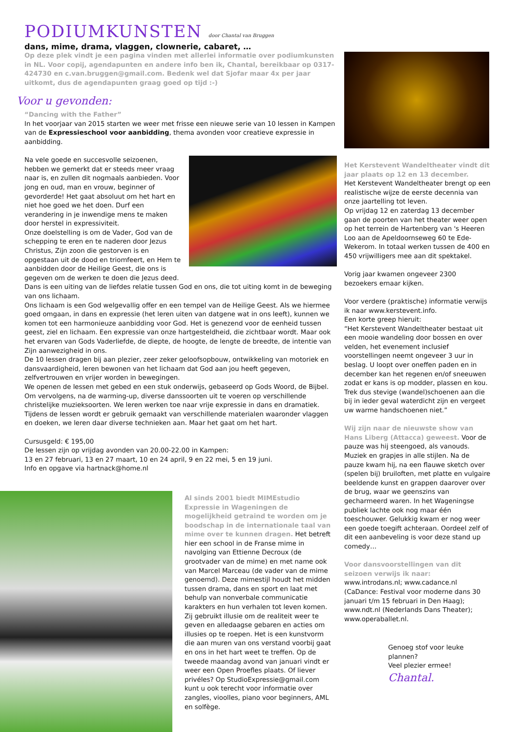PODIUMKUNSTEN door Chantal van Bruggen
dans, mime, drama, vlaggen, clownerie, cabaret, …
Op deze plek vindt je een pagina vinden met allerlei informatie over podiumkunsten in NL. Voor copij, agendapunten en andere info ben ik, Chantal, bereikbaar op 0317-424730 en c.van.bruggen@gmail.com. Bedenk wel dat Sjofar maar 4x per jaar uitkomt, dus de agendapunten graag goed op tijd :-)
Voor u gevonden:
“Dancing with the Father”
In het voorjaar van 2015 starten we weer met frisse een nieuwe serie van 10 lessen in Kampen van de Expressieschool voor aanbidding, thema avonden voor creatieve expressie in aanbidding.
Na vele goede en succesvolle seizoenen, hebben we gemerkt dat er steeds meer vraag naar is, en zullen dit nogmaals aanbieden. Voor jong en oud, man en vrouw, beginner of gevorderde! Het gaat absoluut om het hart en niet hoe goed we het doen. Durf een verandering in je inwendige mens te maken door herstel in expressiviteit.
Onze doelstelling is om de Vader, God van de schepping te eren en te naderen door Jezus Christus, Zijn zoon die gestorven is en opgestaan uit de dood en triomfeert, en Hem te aanbidden door de Heilige Geest, die ons is gegeven om de werken te doen die Jezus deed.
Dans is een uiting van de liefdes relatie tussen God en ons, die tot uiting komt in de beweging van ons lichaam.
Ons lichaam is een God welgevallig offer en een tempel van de Heilige Geest. Als we hiermee goed omgaan, in dans en expressie (het leren uiten van datgene wat in ons leeft), kunnen we komen tot een harmonieuze aanbidding voor God. Het is genezend voor de eenheid tussen geest, ziel en lichaam. Een expressie van onze hartgesteldheid, die zichtbaar wordt. Maar ook het ervaren van Gods Vaderliefde, de diepte, de hoogte, de lengte de breedte, de intentie van Zijn aanwezigheid in ons.
De 10 lessen dragen bij aan plezier, zeer zeker geloofsopbouw, ontwikkeling van motoriek en dansvaardigheid, leren bewonen van het lichaam dat God aan jou heeft gegeven, zelfvertrouwen en vrijer worden in bewegingen.
We openen de lessen met gebed en een stuk onderwijs, gebaseerd op Gods Woord, de Bijbel. Om vervolgens, na de warming-up, diverse danssoorten uit te voeren op verschillende christelijke muzieksoorten. We leren werken toe naar vrije expressie in dans en dramatiek. Tijdens de lessen wordt er gebruik gemaakt van verschillende materialen waaronder vlaggen en doeken, we leren daar diverse technieken aan. Maar het gaat om het hart.
Cursusgeld: € 195,00
De lessen zijn op vrijdag avonden van 20.00-22.00 in Kampen:
13 en 27 februari, 13 en 27 maart, 10 en 24 april, 9 en 22 mei, 5 en 19 juni.
Info en opgave via hartnack@home.nl
Al sinds 2001 biedt MIMEstudio Expressie in Wageningen de mogelijkheid getraind te worden om je boodschap in de internationale taal van mime over te kunnen dragen. Het betreft hier een school in de Franse mime in navolging van Ettienne Decroux (de grootvader van de mime) en met name ook van Marcel Marceau (de vader van de mime genoemd). Deze mimestijl houdt het midden tussen drama, dans en sport en laat met behulp van nonverbale communicatie karakters en hun verhalen tot leven komen. Zij gebruikt illusie om de realiteit weer te geven en alledaagse gebaren en acties om illusies op te roepen. Het is een kunstvorm die aan muren van ons verstand voorbij gaat en ons in het hart weet te treffen. Op de tweede maandag avond van januari vindt er weer een Open Proefles plaats. Of liever privéles? Op StudioExpressie@gmail.com kunt u ook terecht voor informatie over zangles, vioolles, piano voor beginners, AML en solfège.
Het Kerstevent Wandeltheater vindt dit jaar plaats op 12 en 13 december.
Het Kerstevent Wandeltheater brengt op een realistische wijze de eerste decennia van onze jaartelling tot leven.
Op vrijdag 12 en zaterdag 13 december gaan de poorten van het theater weer open op het terrein de Hartenberg van 's Heeren Loo aan de Apeldoornseweg 60 te Ede-Wekerom. In totaal werken tussen de 400 en 450 vrijwilligers mee aan dit spektakel.
Vorig jaar kwamen ongeveer 2300 bezoekers ernaar kijken.
Voor verdere (praktische) informatie verwijs ik naar www.kerstevent.info.
Een korte greep hieruit:
“Het Kerstevent Wandeltheater bestaat uit een mooie wandeling door bossen en over velden, het evenement inclusief voorstellingen neemt ongeveer 3 uur in beslag. U loopt over oneffen paden en in december kan het regenen en/of sneeuwen zodat er kans is op modder, plassen en kou. Trek dus stevige (wandel)schoenen aan die bij in ieder geval waterdicht zijn en vergeet uw warme handschoenen niet.”
Wij zijn naar de nieuwste show van Hans Liberg (Attacca) geweest. Voor de pauze was hij steengoed, als vanouds. Muziek en grapjes in alle stijlen. Na de pauze kwam hij, na een flauwe sketch over (spelen bij) bruiloften, met platte en vulgaire beeldende kunst en grappen daarover over de brug, waar we geenszins van gecharmeerd waren. In het Wageningse publiek lachte ook nog maar één toeschouwer. Gelukkig kwam er nog weer een goede toegift achteraan. Oordeel zelf of dit een aanbeveling is voor deze stand up comedy…
Voor dansvoorstellingen van dit seizoen verwijs ik naar: www.introdans.nl; www.cadance.nl (CaDance: Festival voor moderne dans 30 januari t/m 15 februari in Den Haag); www.ndt.nl (Nederlands Dans Theater); www.operaballet.nl.
Genoeg stof voor leuke plannen?
Veel plezier ermee!
Chantal.